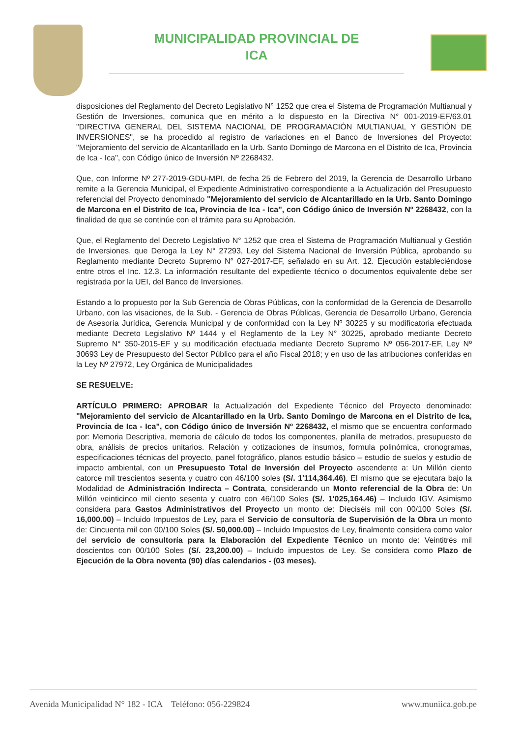MUNICIPALIDAD PROVINCIAL DE
ICA
disposiciones del Reglamento del Decreto Legislativo N° 1252 que crea el Sistema de Programación Multianual y Gestión de Inversiones, comunica que en mérito a lo dispuesto en la Directiva N° 001-2019-EF/63.01 "DIRECTIVA GENERAL DEL SISTEMA NACIONAL DE PROGRAMACIÓN MULTIANUAL Y GESTIÓN DE INVERSIONES", se ha procedido al registro de variaciones en el Banco de Inversiones del Proyecto: "Mejoramiento del servicio de Alcantarillado en la Urb. Santo Domingo de Marcona en el Distrito de Ica, Provincia de Ica - Ica", con Código único de Inversión Nº 2268432.
Que, con Informe Nº 277-2019-GDU-MPI, de fecha 25 de Febrero del 2019, la Gerencia de Desarrollo Urbano remite a la Gerencia Municipal, el Expediente Administrativo correspondiente a la Actualización del Presupuesto referencial del Proyecto denominado "Mejoramiento del servicio de Alcantarillado en la Urb. Santo Domingo de Marcona en el Distrito de Ica, Provincia de Ica - Ica", con Código único de Inversión Nº 2268432, con la finalidad de que se continúe con el trámite para su Aprobación.
Que, el Reglamento del Decreto Legislativo N° 1252 que crea el Sistema de Programación Multianual y Gestión de Inversiones, que Deroga la Ley N° 27293, Ley del Sistema Nacional de Inversión Pública, aprobando su Reglamento mediante Decreto Supremo N° 027-2017-EF, señalado en su Art. 12. Ejecución estableciéndose entre otros el Inc. 12.3. La información resultante del expediente técnico o documentos equivalente debe ser registrada por la UEI, del Banco de Inversiones.
Estando a lo propuesto por la Sub Gerencia de Obras Públicas, con la conformidad de la Gerencia de Desarrollo Urbano, con las visaciones, de la Sub. - Gerencia de Obras Públicas, Gerencia de Desarrollo Urbano, Gerencia de Asesoría Jurídica, Gerencia Municipal y de conformidad con la Ley Nº 30225 y su modificatoria efectuada mediante Decreto Legislativo Nº 1444 y el Reglamento de la Ley N° 30225, aprobado mediante Decreto Supremo N° 350-2015-EF y su modificación efectuada mediante Decreto Supremo Nº 056-2017-EF, Ley Nº 30693 Ley de Presupuesto del Sector Público para el año Fiscal 2018; y en uso de las atribuciones conferidas en la Ley Nº 27972, Ley Orgánica de Municipalidades
SE RESUELVE:
ARTÍCULO PRIMERO: APROBAR la Actualización del Expediente Técnico del Proyecto denominado: "Mejoramiento del servicio de Alcantarillado en la Urb. Santo Domingo de Marcona en el Distrito de Ica, Provincia de Ica - Ica", con Código único de Inversión Nº 2268432, el mismo que se encuentra conformado por: Memoria Descriptiva, memoria de cálculo de todos los componentes, planilla de metrados, presupuesto de obra, análisis de precios unitarios. Relación y cotizaciones de insumos, formula polinómica, cronogramas, especificaciones técnicas del proyecto, panel fotográfico, planos estudio básico – estudio de suelos y estudio de impacto ambiental, con un Presupuesto Total de Inversión del Proyecto ascendente a: Un Millón ciento catorce mil trescientos sesenta y cuatro con 46/100 soles (S/. 1'114,364.46). El mismo que se ejecutara bajo la Modalidad de Administración Indirecta – Contrata, considerando un Monto referencial de la Obra de: Un Millón veinticinco mil ciento sesenta y cuatro con 46/100 Soles (S/. 1'025,164.46) – Incluido IGV. Asimismo considera para Gastos Administrativos del Proyecto un monto de: Dieciséis mil con 00/100 Soles (S/. 16,000.00) – Incluido Impuestos de Ley, para el Servicio de consultoría de Supervisión de la Obra un monto de: Cincuenta mil con 00/100 Soles (S/. 50,000.00) – Incluido Impuestos de Ley, finalmente considera como valor del servicio de consultoría para la Elaboración del Expediente Técnico un monto de: Veintitrés mil doscientos con 00/100 Soles (S/. 23,200.00) – Incluido impuestos de Ley. Se considera como Plazo de Ejecución de la Obra noventa (90) días calendarios - (03 meses).
Avenida Municipalidad N° 182 - ICA Teléfono: 056-229824 www.muniica.gob.pe